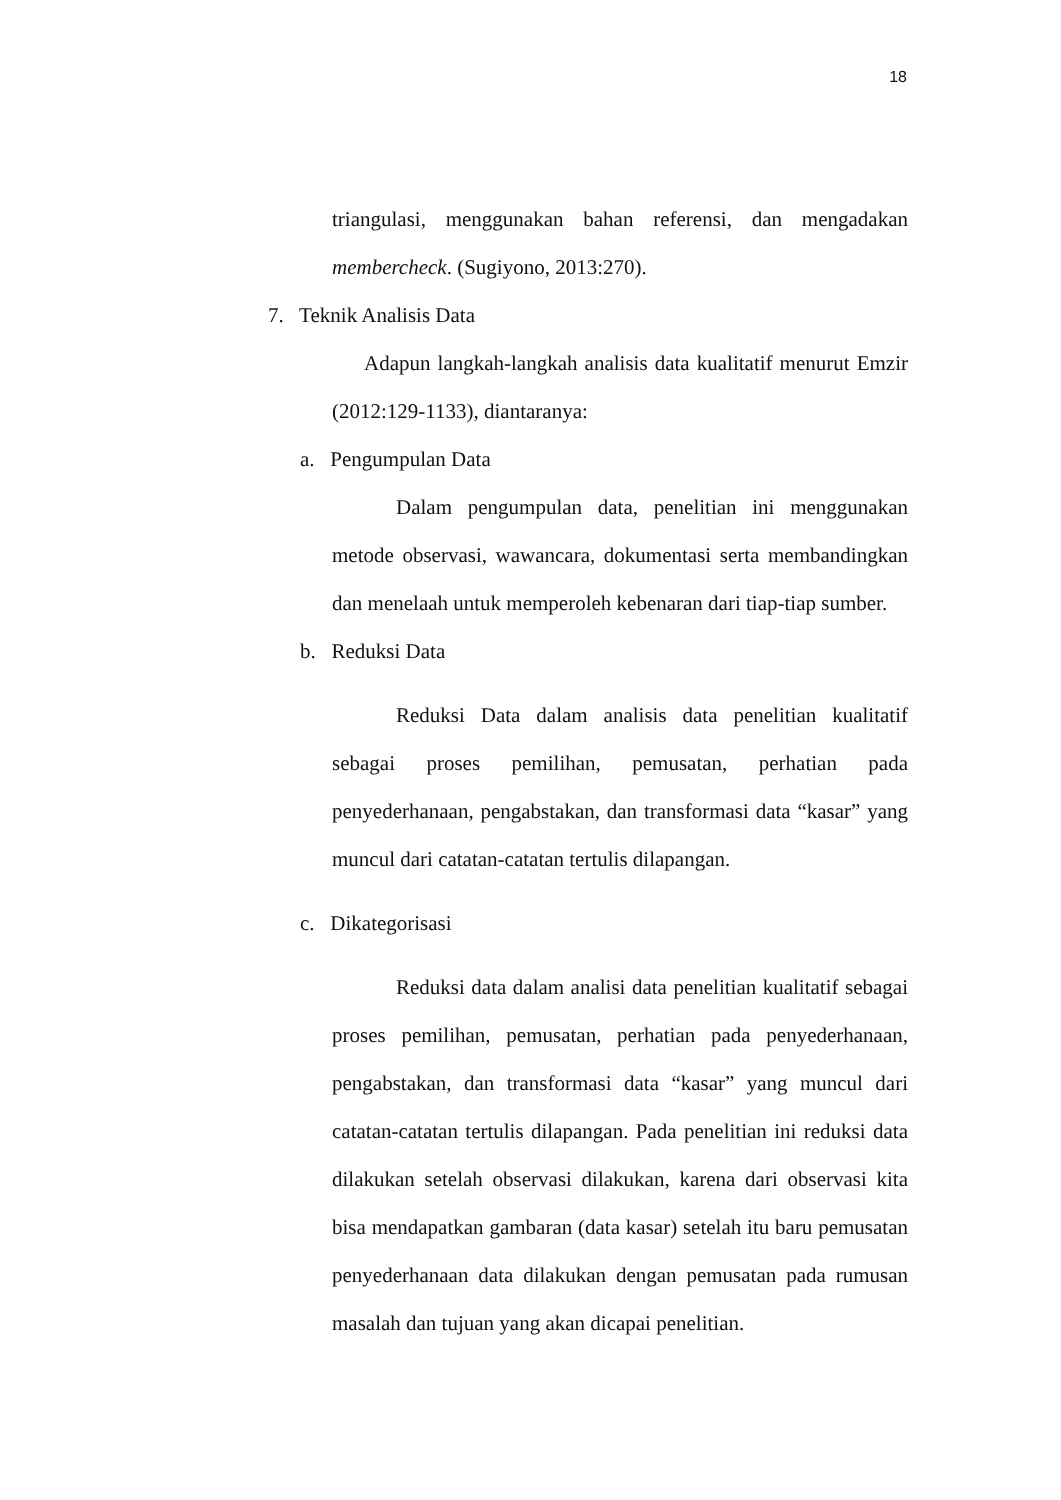18
triangulasi, menggunakan bahan referensi, dan mengadakan membercheck. (Sugiyono, 2013:270).
7. Teknik Analisis Data
Adapun langkah-langkah analisis data kualitatif menurut Emzir (2012:129-1133), diantaranya:
a. Pengumpulan Data
Dalam pengumpulan data, penelitian ini menggunakan metode observasi, wawancara, dokumentasi serta membandingkan dan menelaah untuk memperoleh kebenaran dari tiap-tiap sumber.
b. Reduksi Data
Reduksi Data dalam analisis data penelitian kualitatif sebagai proses pemilihan, pemusatan, perhatian pada penyederhanaan, pengabstakan, dan transformasi data “kasar” yang muncul dari catatan-catatan tertulis dilapangan.
c. Dikategorisasi
Reduksi data dalam analisi data penelitian kualitatif sebagai proses pemilihan, pemusatan, perhatian pada penyederhanaan, pengabstakan, dan transformasi data “kasar” yang muncul dari catatan-catatan tertulis dilapangan. Pada penelitian ini reduksi data dilakukan setelah observasi dilakukan, karena dari observasi kita bisa mendapatkan gambaran (data kasar) setelah itu baru pemusatan penyederhanaan data dilakukan dengan pemusatan pada rumusan masalah dan tujuan yang akan dicapai penelitian.